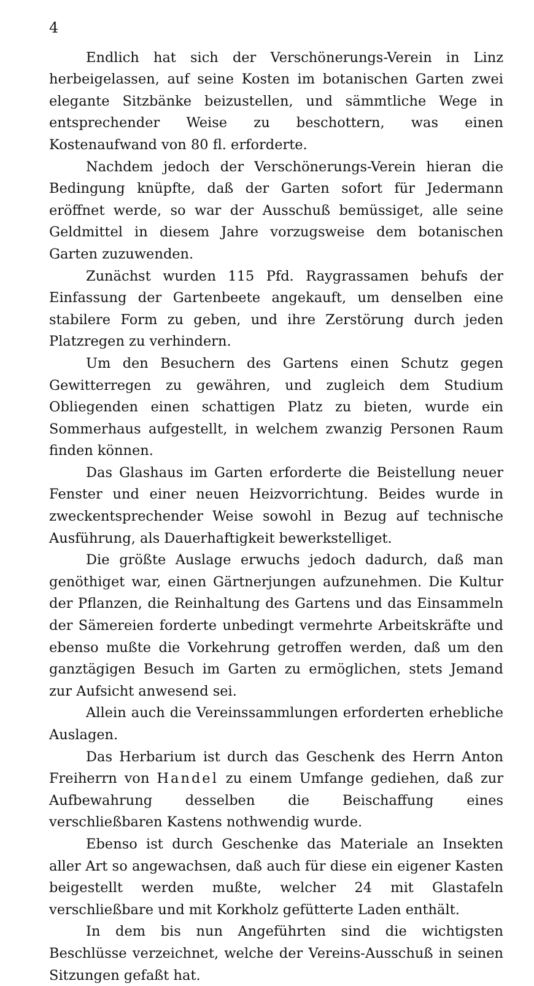4
Endlich hat sich der Verschönerungs-Verein in Linz herbeigelassen, auf seine Kosten im botanischen Garten zwei elegante Sitzbänke beizustellen, und sämmtliche Wege in entsprechender Weise zu beschottern, was einen Kostenaufwand von 80 fl. erforderte.
Nachdem jedoch der Verschönerungs-Verein hieran die Bedingung knüpfte, daß der Garten sofort für Jedermann eröffnet werde, so war der Ausschuß bemüssiget, alle seine Geldmittel in diesem Jahre vorzugsweise dem botanischen Garten zuzuwenden.
Zunächst wurden 115 Pfd. Raygrassamen behufs der Einfassung der Gartenbeete angekauft, um denselben eine stabilere Form zu geben, und ihre Zerstörung durch jeden Platzregen zu verhindern.
Um den Besuchern des Gartens einen Schutz gegen Gewitterregen zu gewähren, und zugleich dem Studium Obliegenden einen schattigen Platz zu bieten, wurde ein Sommerhaus aufgestellt, in welchem zwanzig Personen Raum finden können.
Das Glashaus im Garten erforderte die Beistellung neuer Fenster und einer neuen Heizvorrichtung. Beides wurde in zweckentsprechender Weise sowohl in Bezug auf technische Ausführung, als Dauerhaftigkeit bewerkstelliget.
Die größte Auslage erwuchs jedoch dadurch, daß man genöthiget war, einen Gärtnerjungen aufzunehmen. Die Kultur der Pflanzen, die Reinhaltung des Gartens und das Einsammeln der Sämereien forderte unbedingt vermehrte Arbeitskräfte und ebenso mußte die Vorkehrung getroffen werden, daß um den ganztägigen Besuch im Garten zu ermöglichen, stets Jemand zur Aufsicht anwesend sei.
Allein auch die Vereinssammlungen erforderten erhebliche Auslagen.
Das Herbarium ist durch das Geschenk des Herrn Anton Freiherrn von Handel zu einem Umfange gediehen, daß zur Aufbewahrung desselben die Beischaffung eines verschließbaren Kastens nothwendig wurde.
Ebenso ist durch Geschenke das Materiale an Insekten aller Art so angewachsen, daß auch für diese ein eigener Kasten beigestellt werden mußte, welcher 24 mit Glastafeln verschließbare und mit Korkholz gefütterte Laden enthält.
In dem bis nun Angeführten sind die wichtigsten Beschlüsse verzeichnet, welche der Vereins-Ausschuß in seinen Sitzungen gefaßt hat.